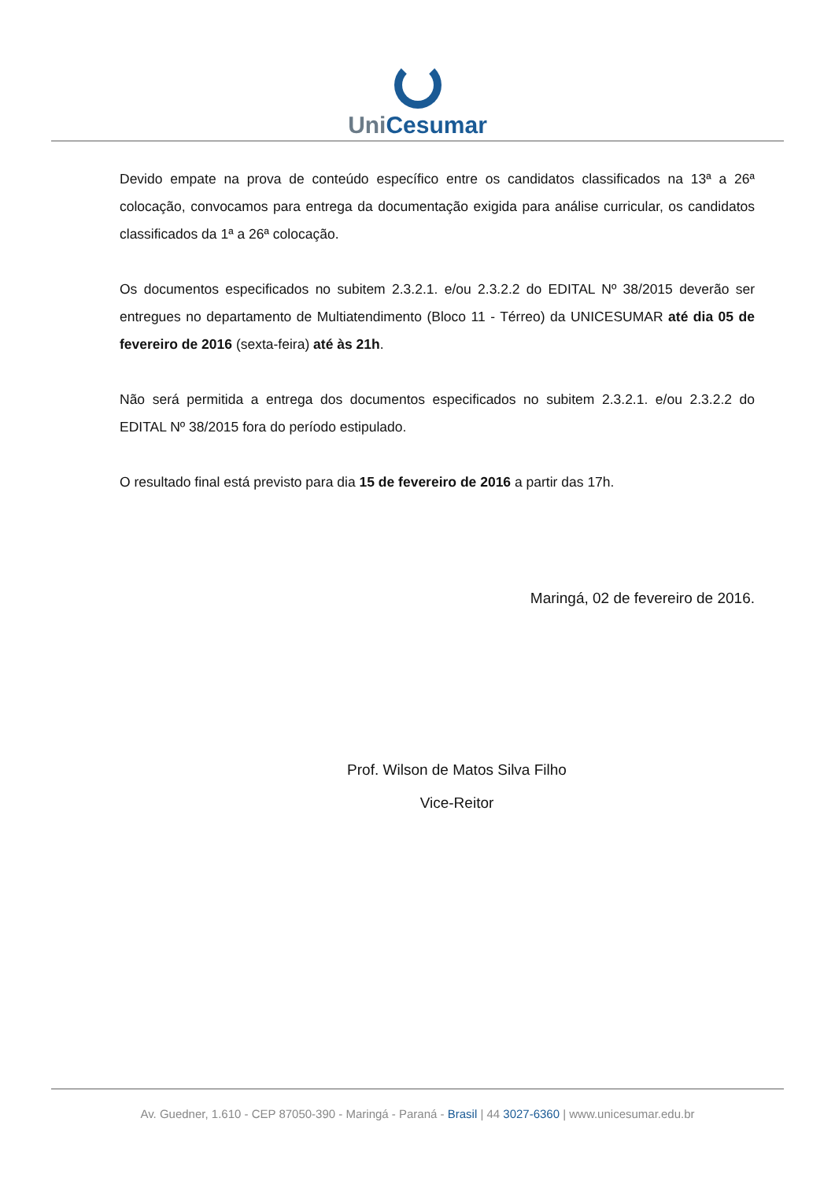UniCesumar
Devido empate na prova de conteúdo específico entre os candidatos classificados na 13ª a 26ª colocação, convocamos para entrega da documentação exigida para análise curricular, os candidatos classificados da 1ª a 26ª colocação.
Os documentos especificados no subitem 2.3.2.1. e/ou 2.3.2.2 do EDITAL Nº 38/2015 deverão ser entregues no departamento de Multiatendimento (Bloco 11 - Térreo) da UNICESUMAR até dia 05 de fevereiro de 2016 (sexta-feira) até às 21h.
Não será permitida a entrega dos documentos especificados no subitem 2.3.2.1. e/ou 2.3.2.2 do EDITAL Nº 38/2015 fora do período estipulado.
O resultado final está previsto para dia 15 de fevereiro de 2016 a partir das 17h.
Maringá, 02 de fevereiro de 2016.
Prof. Wilson de Matos Silva Filho
Vice-Reitor
Av. Guedner, 1.610 - CEP 87050-390 - Maringá - Paraná - Brasil | 44 3027-6360 | www.unicesumar.edu.br